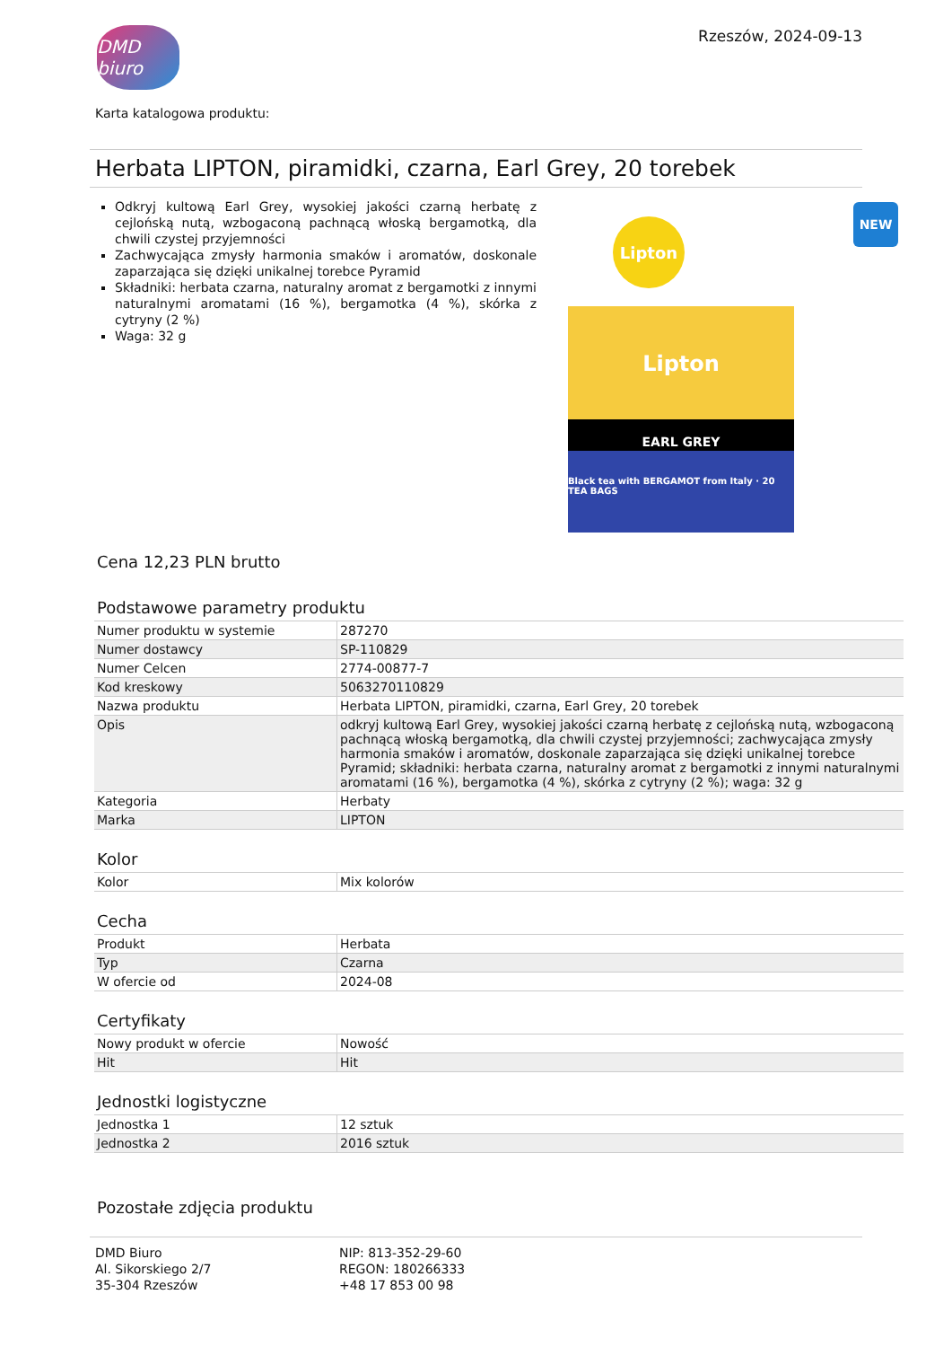DMD biuro
Rzeszów, 2024-09-13
Karta katalogowa produktu:
Herbata LIPTON, piramidki, czarna, Earl Grey, 20 torebek
NEW
Odkryj kultową Earl Grey, wysokiej jakości czarną herbatę z cejlońską nutą, wzbogaconą pachnącą włoską bergamotką, dla chwili czystej przyjemności
Zachwycająca zmysły harmonia smaków i aromatów, doskonale zaparzająca się dzięki unikalnej torebce Pyramid
Składniki: herbata czarna, naturalny aromat z bergamotki z innymi naturalnymi aromatami (16 %), bergamotka (4 %), skórka z cytryny (2 %)
Waga: 32 g
Lipton
Lipton
EARL GREY
Black tea with BERGAMOT from Italy · 20 TEA BAGS
Cena 12,23 PLN brutto
Podstawowe parametry produktu
| Numer produktu w systemie | 287270 |
| Numer dostawcy | SP-110829 |
| Numer Celcen | 2774-00877-7 |
| Kod kreskowy | 5063270110829 |
| Nazwa produktu | Herbata LIPTON, piramidki, czarna, Earl Grey, 20 torebek |
| Opis | odkryj kultową Earl Grey, wysokiej jakości czarną herbatę z cejlońską nutą, wzbogaconą pachnącą włoską bergamotką, dla chwili czystej przyjemności; zachwycająca zmysły harmonia smaków i aromatów, doskonale zaparzająca się dzięki unikalnej torebce Pyramid; składniki: herbata czarna, naturalny aromat z bergamotki z innymi naturalnymi aromatami (16 %), bergamotka (4 %), skórka z cytryny (2 %); waga: 32 g |
| Kategoria | Herbaty |
| Marka | LIPTON |
Kolor
| Kolor | Mix kolorów |
Cecha
| Produkt | Herbata |
| Typ | Czarna |
| W ofercie od | 2024-08 |
Certyfikaty
| Nowy produkt w ofercie | Nowość |
| Hit | Hit |
Jednostki logistyczne
| Jednostka 1 | 12 sztuk |
| Jednostka 2 | 2016 sztuk |
Pozostałe zdjęcia produktu
DMD Biuro
Al. Sikorskiego 2/7
35-304 Rzeszów
NIP: 813-352-29-60
REGON: 180266333
+48 17 853 00 98